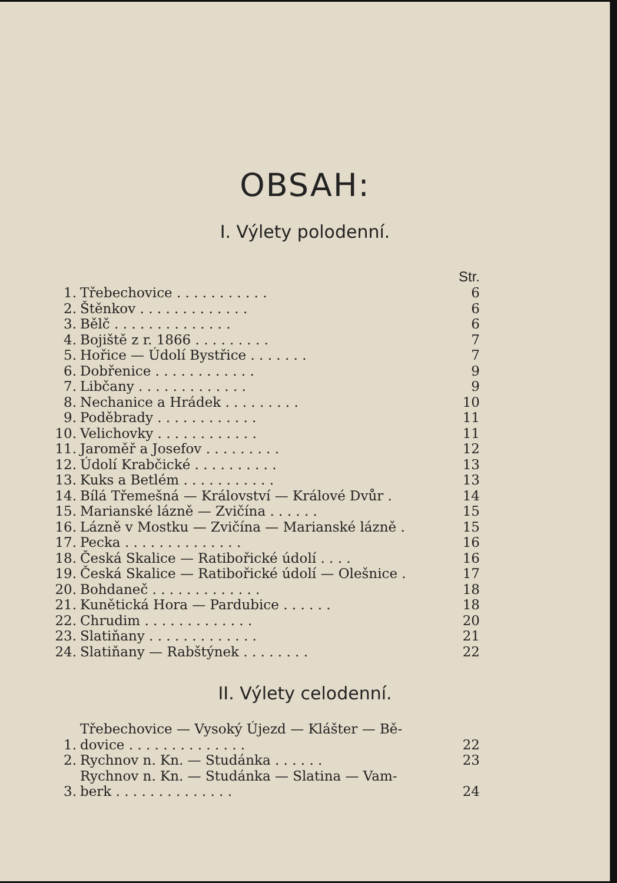OBSAH:
I. Výlety polodenní.
Str.
| 1. | Třebechovice . . . . . . . . . . . | 6 |
| 2. | Štěnkov . . . . . . . . . . . . . | 6 |
| 3. | Bělč . . . . . . . . . . . . . . | 6 |
| 4. | Bojiště z r. 1866 . . . . . . . . . | 7 |
| 5. | Hořice — Údolí Bystřice . . . . . . . | 7 |
| 6. | Dobřenice . . . . . . . . . . . . | 9 |
| 7. | Libčany . . . . . . . . . . . . . | 9 |
| 8. | Nechanice a Hrádek . . . . . . . . . | 10 |
| 9. | Poděbrady . . . . . . . . . . . . | 11 |
| 10. | Velichovky . . . . . . . . . . . . | 11 |
| 11. | Jaroměř a Josefov . . . . . . . . . | 12 |
| 12. | Údolí Krabčické . . . . . . . . . . | 13 |
| 13. | Kuks a Betlém . . . . . . . . . . . | 13 |
| 14. | Bílá Třemešná — Království — Králové Dvůr . | 14 |
| 15. | Marianské lázně — Zvičína . . . . . . | 15 |
| 16. | Lázně v Mostku — Zvičína — Marianské lázně . | 15 |
| 17. | Pecka . . . . . . . . . . . . . . | 16 |
| 18. | Česká Skalice — Ratibořické údolí . . . . | 16 |
| 19. | Česká Skalice — Ratibořické údolí — Olešnice . | 17 |
| 20. | Bohdaneč . . . . . . . . . . . . . | 18 |
| 21. | Kunětická Hora — Pardubice . . . . . . | 18 |
| 22. | Chrudim . . . . . . . . . . . . . | 20 |
| 23. | Slatiňany . . . . . . . . . . . . . | 21 |
| 24. | Slatiňany — Rabštýnek . . . . . . . . | 22 |
II. Výlety celodenní.
| 1. | Třebechovice — Vysoký Újezd — Klášter — Bě- dovice . . . . . . . . . . . . . . | 22 |
| 2. | Rychnov n. Kn. — Studánka . . . . . . | 23 |
| 3. | Rychnov n. Kn. — Studánka — Slatina — Vam- berk . . . . . . . . . . . . . . | 24 |